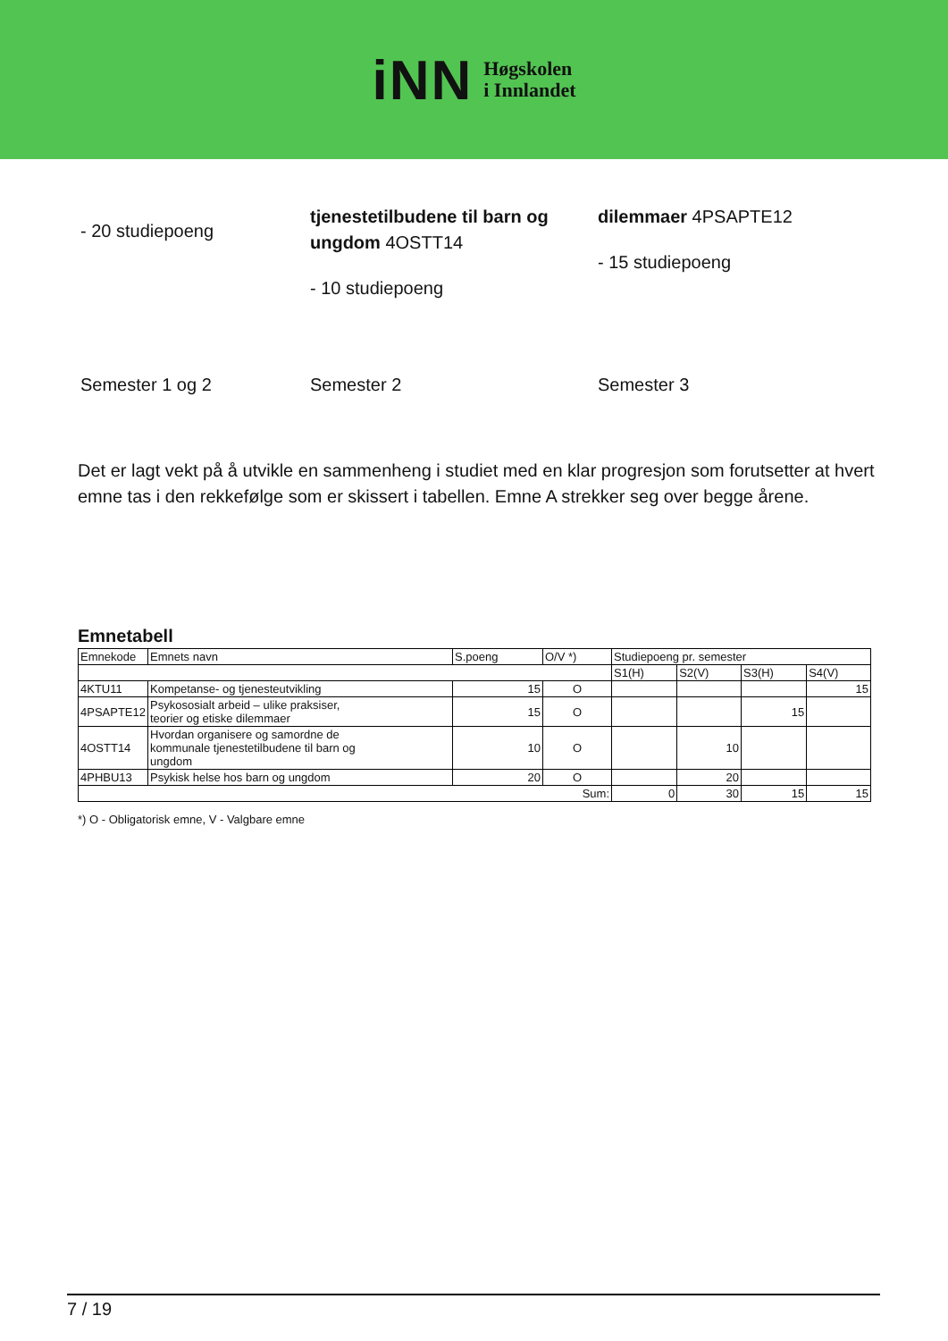iNN
Høgskolen
i Innlandet
- 20 studiepoeng
tjenestetilbudene til barn og ungdom 4OSTT14
- 10 studiepoeng
dilemmaer 4PSAPTE12
- 15 studiepoeng
Semester 1 og 2 Semester 2 Semester 3
Det er lagt vekt på å utvikle en sammenheng i studiet med en klar progresjon som forutsetter at hvert emne tas i den rekkefølge som er skissert i tabellen. Emne A strekker seg over begge årene.
Emnetabell
| Emnekode | Emnets navn | S.poeng | O/V *) | Studiepoeng pr. semester | | | |
| --- | --- | --- | --- | --- | --- | --- | --- |
| | | | | S1(H) | S2(V) | S3(H) | S4(V) |
| 4KTU11 | Kompetanse- og tjenesteutvikling | 15 | O | | | | 15 |
| 4PSAPTE12 | Psykososialt arbeid – ulike praksiser, teorier og etiske dilemmaer | 15 | O | | | 15 | |
| 4OSTT14 | Hvordan organisere og samordne de kommunale tjenestetilbudene til barn og ungdom | 10 | O | | 10 | | |
| 4PHBU13 | Psykisk helse hos barn og ungdom | 20 | O | | 20 | | |
| Sum: | | | | 0 | 30 | 15 | 15 |
*) O - Obligatorisk emne, V - Valgbare emne
7 / 19